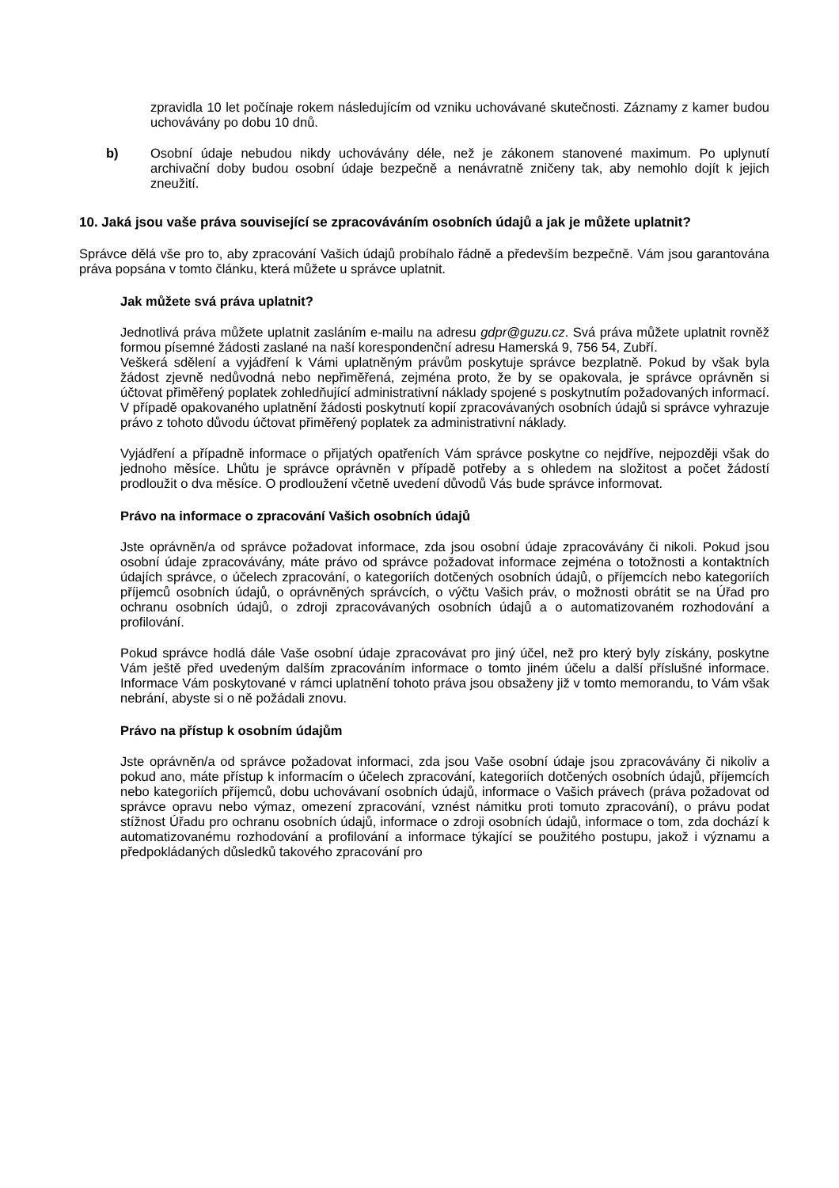zpravidla 10 let počínaje rokem následujícím od vzniku uchovávané skutečnosti. Záznamy z kamer budou uchovávány po dobu 10 dnů.
b) Osobní údaje nebudou nikdy uchovávány déle, než je zákonem stanovené maximum. Po uplynutí archivační doby budou osobní údaje bezpečně a nenávratně zničeny tak, aby nemohlo dojít k jejich zneužití.
10. Jaká jsou vaše práva související se zpracováváním osobních údajů a jak je můžete uplatnit?
Správce dělá vše pro to, aby zpracování Vašich údajů probíhalo řádně a především bezpečně. Vám jsou garantována práva popsána v tomto článku, která můžete u správce uplatnit.
Jak můžete svá práva uplatnit?
Jednotlivá práva můžete uplatnit zasláním e-mailu na adresu gdpr@guzu.cz. Svá práva můžete uplatnit rovněž formou písemné žádosti zaslané na naší korespondenční adresu Hamerská 9, 756 54, Zubří.
Veškerá sdělení a vyjádření k Vámi uplatněným právům poskytuje správce bezplatně. Pokud by však byla žádost zjevně nedůvodná nebo nepřiměřená, zejména proto, že by se opakovala, je správce oprávněn si účtovat přiměřený poplatek zohledňující administrativní náklady spojené s poskytnutím požadovaných informací. V případě opakovaného uplatnění žádosti poskytnutí kopií zpracovávaných osobních údajů si správce vyhrazuje právo z tohoto důvodu účtovat přiměřený poplatek za administrativní náklady.
Vyjádření a případně informace o přijatých opatřeních Vám správce poskytne co nejdříve, nejpozději však do jednoho měsíce. Lhůtu je správce oprávněn v případě potřeby a s ohledem na složitost a počet žádostí prodloužit o dva měsíce. O prodloužení včetně uvedení důvodů Vás bude správce informovat.
Právo na informace o zpracování Vašich osobních údajů
Jste oprávněn/a od správce požadovat informace, zda jsou osobní údaje zpracovávány či nikoli. Pokud jsou osobní údaje zpracovávány, máte právo od správce požadovat informace zejména o totožnosti a kontaktních údajích správce, o účelech zpracování, o kategoriích dotčených osobních údajů, o příjemcích nebo kategoriích příjemců osobních údajů, o oprávněných správcích, o výčtu Vašich práv, o možnosti obrátit se na Úřad pro ochranu osobních údajů, o zdroji zpracovávaných osobních údajů a o automatizovaném rozhodování a profilování.
Pokud správce hodlá dále Vaše osobní údaje zpracovávat pro jiný účel, než pro který byly získány, poskytne Vám ještě před uvedeným dalším zpracováním informace o tomto jiném účelu a další příslušné informace. Informace Vám poskytované v rámci uplatnění tohoto práva jsou obsaženy již v tomto memorandu, to Vám však nebrání, abyste si o ně požádali znovu.
Právo na přístup k osobním údajům
Jste oprávněn/a od správce požadovat informaci, zda jsou Vaše osobní údaje jsou zpracovávány či nikoliv a pokud ano, máte přístup k informacím o účelech zpracování, kategoriích dotčených osobních údajů, příjemcích nebo kategoriích příjemců, dobu uchovávaní osobních údajů, informace o Vašich právech (práva požadovat od správce opravu nebo výmaz, omezení zpracování, vznést námitku proti tomuto zpracování), o právu podat stížnost Úřadu pro ochranu osobních údajů, informace o zdroji osobních údajů, informace o tom, zda dochází k automatizovanému rozhodování a profilování a informace týkající se použitého postupu, jakož i významu a předpokládaných důsledků takového zpracování pro